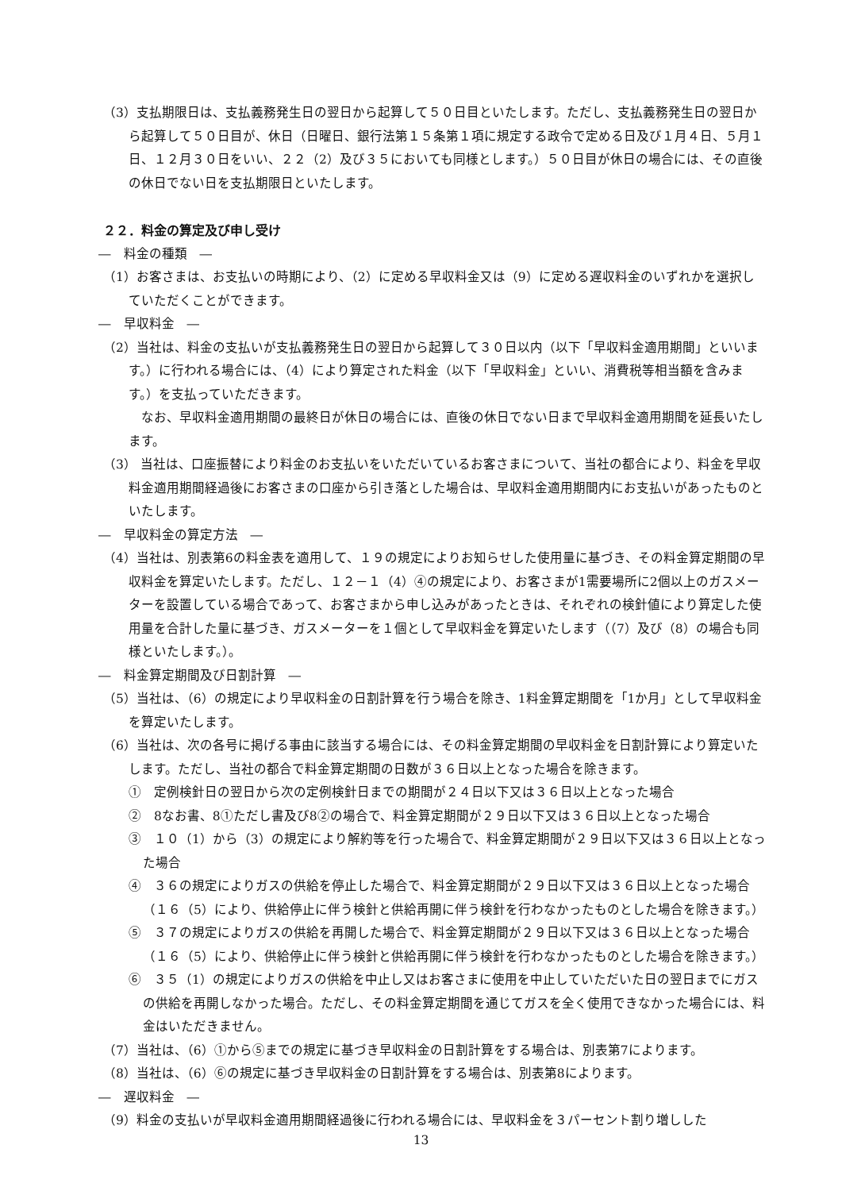（3）支払期限日は、支払義務発生日の翌日から起算して５０日目といたします。ただし、支払義務発生日の翌日から起算して５０日目が、休日（日曜日、銀行法第１５条第１項に規定する政令で定める日及び１月４日、５月１日、１２月３０日をいい、２２（2）及び３５においても同様とします。）５０日目が休日の場合には、その直後の休日でない日を支払期限日といたします。
２２．料金の算定及び申し受け
―　料金の種類　―
（1）お客さまは、お支払いの時期により、（2）に定める早収料金又は（9）に定める遅収料金のいずれかを選択していただくことができます。
―　早収料金　―
（2）当社は、料金の支払いが支払義務発生日の翌日から起算して３０日以内（以下「早収料金適用期間」といいます。）に行われる場合には、（4）により算定された料金（以下「早収料金」といい、消費税等相当額を含みます。）を支払っていただきます。
なお、早収料金適用期間の最終日が休日の場合には、直後の休日でない日まで早収料金適用期間を延長いたします。
（3） 当社は、口座振替により料金のお支払いをいただいているお客さまについて、当社の都合により、料金を早収料金適用期間経過後にお客さまの口座から引き落とした場合は、早収料金適用期間内にお支払いがあったものといたします。
―　早収料金の算定方法　―
（4）当社は、別表第6の料金表を適用して、１９の規定によりお知らせした使用量に基づき、その料金算定期間の早収料金を算定いたします。ただし、１２－１（4）④の規定により、お客さまが1需要場所に2個以上のガスメーターを設置している場合であって、お客さまから申し込みがあったときは、それぞれの検針値により算定した使用量を合計した量に基づき、ガスメーターを１個として早収料金を算定いたします（（7）及び（8）の場合も同様といたします。）。
―　料金算定期間及び日割計算　―
（5）当社は、（6）の規定により早収料金の日割計算を行う場合を除き、1料金算定期間を「1か月」として早収料金を算定いたします。
（6）当社は、次の各号に掲げる事由に該当する場合には、その料金算定期間の早収料金を日割計算により算定いたします。ただし、当社の都合で料金算定期間の日数が３６日以上となった場合を除きます。
①　定例検針日の翌日から次の定例検針日までの期間が２４日以下又は３６日以上となった場合
②　8なお書、8①ただし書及び8②の場合で、料金算定期間が２９日以下又は３６日以上となった場合
③　１０（1）から（3）の規定により解約等を行った場合で、料金算定期間が２９日以下又は３６日以上となった場合
④　３６の規定によりガスの供給を停止した場合で、料金算定期間が２９日以下又は３６日以上となった場合（１６（5）により、供給停止に伴う検針と供給再開に伴う検針を行わなかったものとした場合を除きます。）
⑤　３７の規定によりガスの供給を再開した場合で、料金算定期間が２９日以下又は３６日以上となった場合（１６（5）により、供給停止に伴う検針と供給再開に伴う検針を行わなかったものとした場合を除きます。）
⑥　３５（1）の規定によりガスの供給を中止し又はお客さまに使用を中止していただいた日の翌日までにガスの供給を再開しなかった場合。ただし、その料金算定期間を通じてガスを全く使用できなかった場合には、料金はいただきません。
（7）当社は、（6）①から⑤までの規定に基づき早収料金の日割計算をする場合は、別表第7によります。
（8）当社は、（6）⑥の規定に基づき早収料金の日割計算をする場合は、別表第8によります。
―　遅収料金　―
（9）料金の支払いが早収料金適用期間経過後に行われる場合には、早収料金を３パーセント割り増しした
13